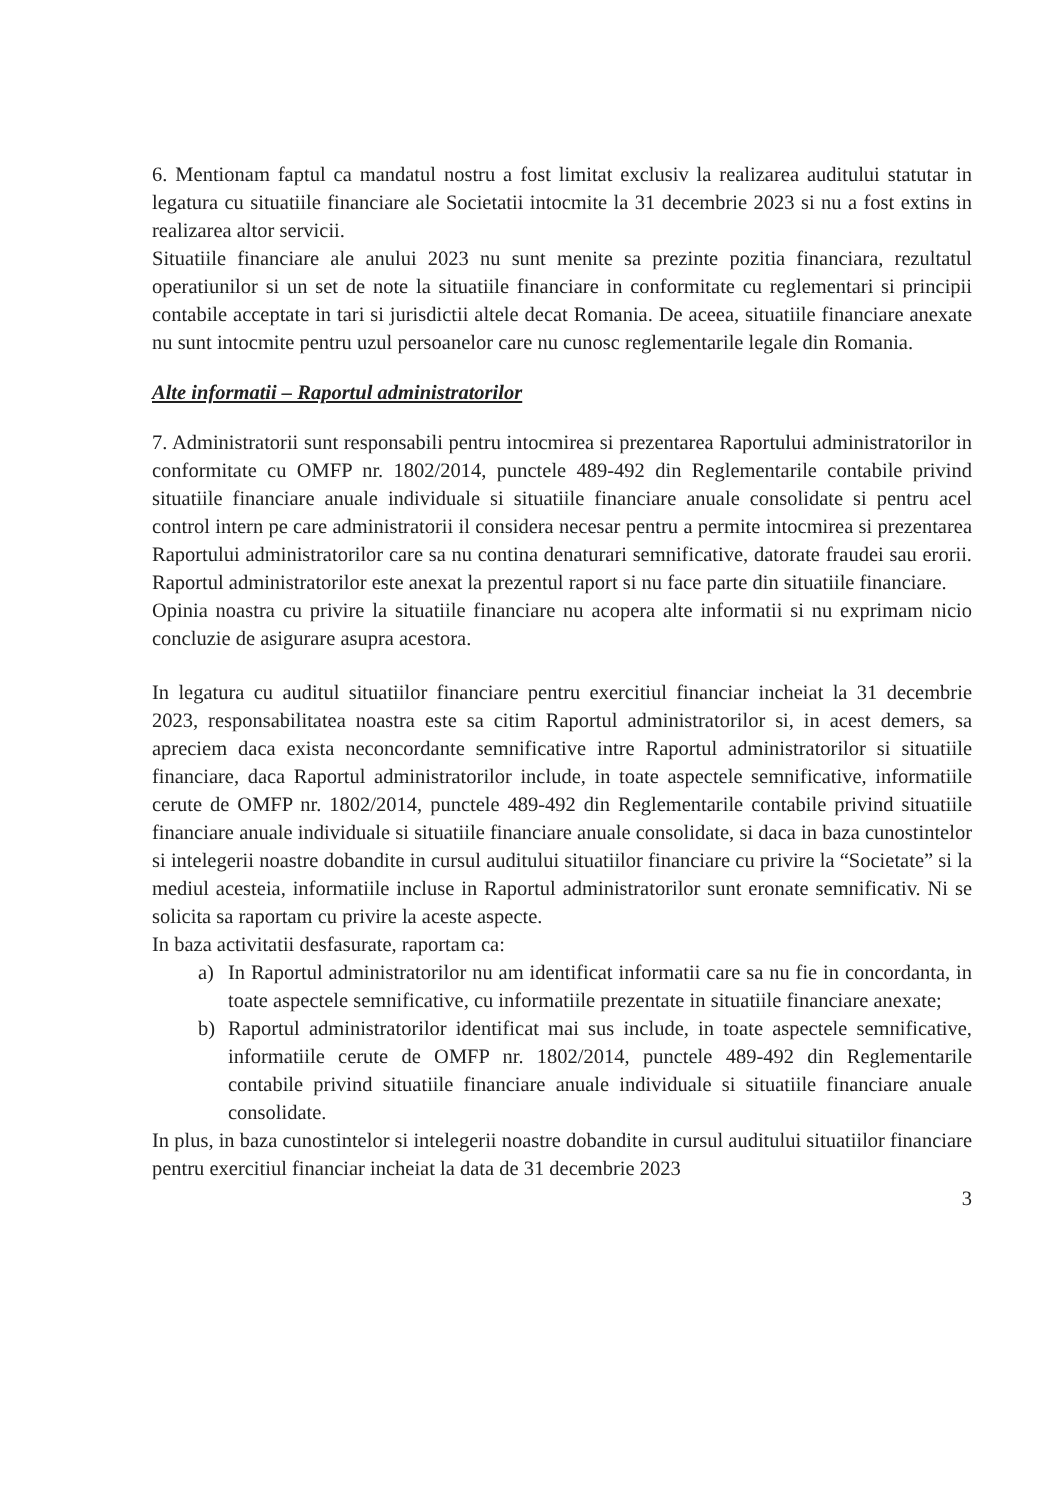6. Mentionam faptul ca mandatul nostru a fost limitat exclusiv la realizarea auditului statutar in legatura cu situatiile financiare ale Societatii intocmite la 31 decembrie 2023 si nu a fost extins in realizarea altor servicii.
Situatiile financiare ale anului 2023 nu sunt menite sa prezinte pozitia financiara, rezultatul operatiunilor si un set de note la situatiile financiare in conformitate cu reglementari si principii contabile acceptate in tari si jurisdictii altele decat Romania. De aceea, situatiile financiare anexate nu sunt intocmite pentru uzul persoanelor care nu cunosc reglementarile legale din Romania.
Alte informatii – Raportul administratorilor
7. Administratorii sunt responsabili pentru intocmirea si prezentarea Raportului administratorilor in conformitate cu OMFP nr. 1802/2014, punctele 489-492 din Reglementarile contabile privind situatiile financiare anuale individuale si situatiile financiare anuale consolidate si pentru acel control intern pe care administratorii il considera necesar pentru a permite intocmirea si prezentarea Raportului administratorilor care sa nu contina denaturari semnificative, datorate fraudei sau erorii. Raportul administratorilor este anexat la prezentul raport si nu face parte din situatiile financiare.
Opinia noastra cu privire la situatiile financiare nu acopera alte informatii si nu exprimam nicio concluzie de asigurare asupra acestora.
In legatura cu auditul situatiilor financiare pentru exercitiul financiar incheiat la 31 decembrie 2023, responsabilitatea noastra este sa citim Raportul administratorilor si, in acest demers, sa apreciem daca exista neconcordante semnificative intre Raportul administratorilor si situatiile financiare, daca Raportul administratorilor include, in toate aspectele semnificative, informatiile cerute de OMFP nr. 1802/2014, punctele 489-492 din Reglementarile contabile privind situatiile financiare anuale individuale si situatiile financiare anuale consolidate, si daca in baza cunostintelor si intelegerii noastre dobandite in cursul auditului situatiilor financiare cu privire la “Societate” si la mediul acesteia, informatiile incluse in Raportul administratorilor sunt eronate semnificativ. Ni se solicita sa raportam cu privire la aceste aspecte.
In baza activitatii desfasurate, raportam ca:
a) In Raportul administratorilor nu am identificat informatii care sa nu fie in concordanta, in toate aspectele semnificative, cu informatiile prezentate in situatiile financiare anexate;
b) Raportul administratorilor identificat mai sus include, in toate aspectele semnificative, informatiile cerute de OMFP nr. 1802/2014, punctele 489-492 din Reglementarile contabile privind situatiile financiare anuale individuale si situatiile financiare anuale consolidate.
In plus, in baza cunostintelor si intelegerii noastre dobandite in cursul auditului situatiilor financiare pentru exercitiul financiar incheiat la data de 31 decembrie 2023
3